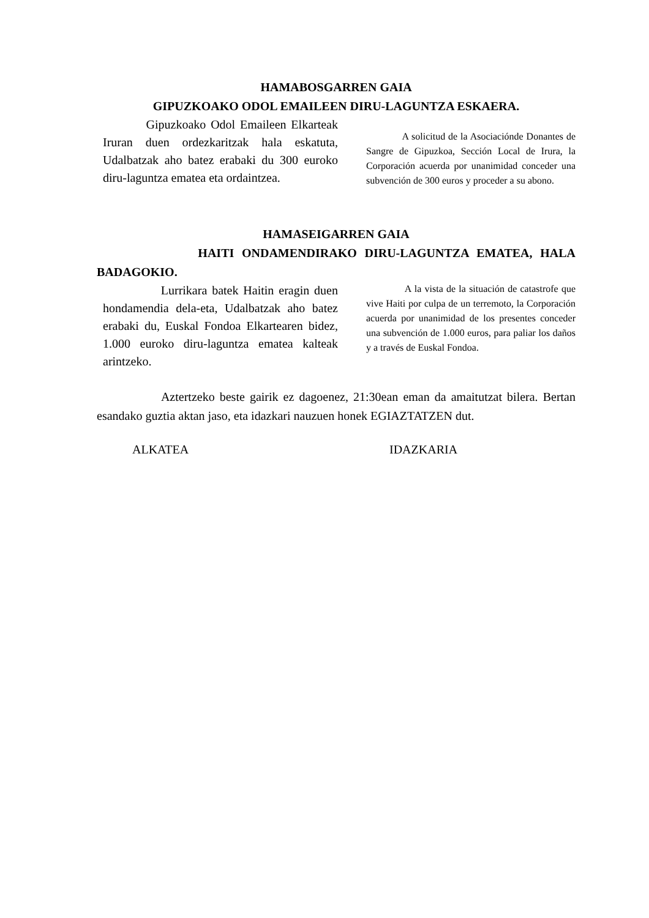HAMABOSGARREN GAIA
GIPUZKOAKO ODOL EMAILEEN DIRU-LAGUNTZA ESKAERA.
Gipuzkoako Odol Emaileen Elkarteak Iruran duen ordezkaritzak hala eskatuta, Udalbatzak aho batez erabaki du 300 euroko diru-laguntza ematea eta ordaintzea.
A solicitud de la Asociaciónde Donantes de Sangre de Gipuzkoa, Sección Local de Irura, la Corporación acuerda por unanimidad conceder una subvención de 300 euros y proceder a su abono.
HAMASEIGARREN GAIA
HAITI ONDAMENDIRAKO DIRU-LAGUNTZA EMATEA, HALA BADAGOKIO.
Lurrikara batek Haitin eragin duen hondamendia dela-eta, Udalbatzak aho batez erabaki du, Euskal Fondoa Elkartearen bidez, 1.000 euroko diru-laguntza ematea kalteak arintzeko.
A la vista de la situación de catastrofe que vive Haiti por culpa de un terremoto, la Corporación acuerda por unanimidad de los presentes conceder una subvención de 1.000 euros, para paliar los daños y a través de Euskal Fondoa.
Aztertzeko beste gairik ez dagoenez, 21:30ean eman da amaitutzat bilera. Bertan esandako guztia aktan jaso, eta idazkari nauzuen honek EGIAZTATZEN dut.
ALKATEA IDAZKARIA